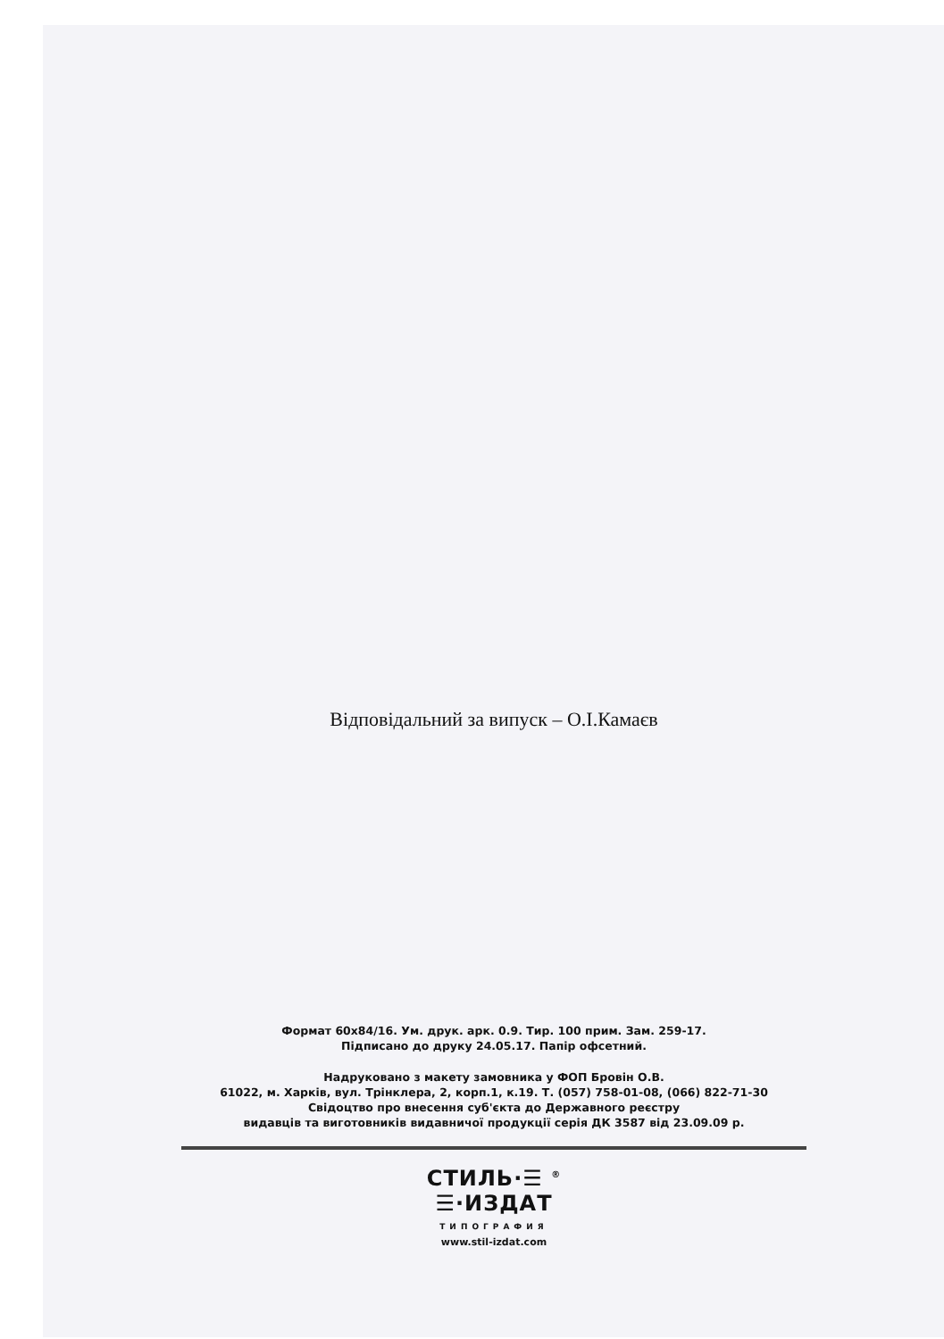Відповідальний за випуск – О.І.Камаєв
Формат 60х84/16. Ум. друк. арк. 0.9. Тир. 100 прим. Зам. 259-17.
Підписано до друку 24.05.17. Папір офсетний.
Надруковано з макету замовника у ФОП Бровін О.В.
61022, м. Харків, вул. Трінклера, 2, корп.1, к.19. Т. (057) 758-01-08, (066) 822-71-30
Свідоцтво про внесення суб'єкта до Державного реєстру
видавців та виготовників видавничої продукції серія ДК 3587 від 23.09.09 р.
СТИЛЬ·☰ <sup>®</sup>
☰·ИЗДАТ
ТИПОГРАФИЯ
www.stil-izdat.com